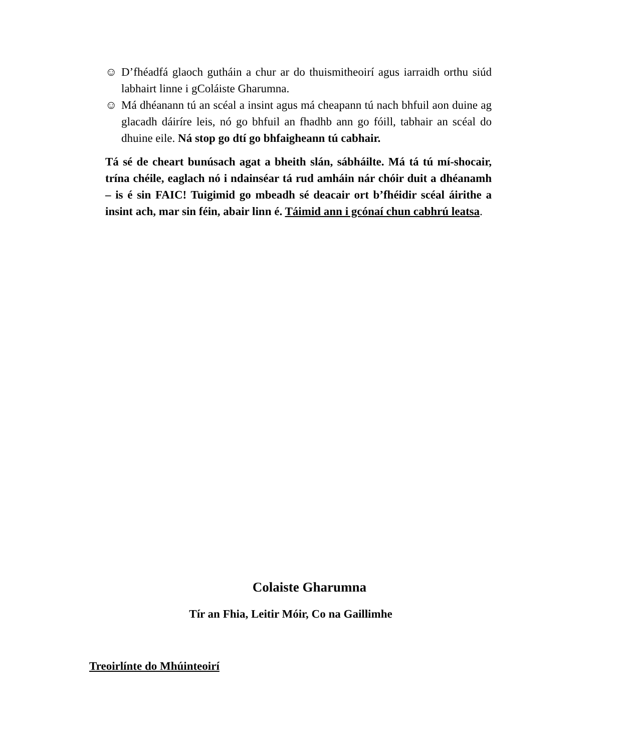☺ D’fhéadfá glaoch gutháin a chur ar do thuismitheoirí agus iarraidh orthu siúd labhairt linne i gColáiste Gharumna.
☺ Má dhéanann tú an scéal a insint agus má cheapann tú nach bhfuil aon duine ag glacadh dáiríre leis, nó go bhfuil an fhadhb ann go fóill, tabhair an scéal do dhuine eile. Ná stop go dtí go bhfaigheann tú cabhair.
Tá sé de cheart bunúsach agat a bheith slán, sábháilte. Má tá tú mí-shocair, trína chéile, eaglach nó i ndainséar tá rud amháin nár chóir duit a dhéanamh – is é sin FAIC! Tuigimid go mbeadh sé deacair ort b’fhéidir scéal áirithe a insint ach, mar sin féin, abair linn é. Táimid ann i gcónaí chun cabhrú leatsa.
Colaiste Gharumna
Tír an Fhia, Leitir Móir, Co na Gaillimhe
Treoirlínte do Mhúinteoirí